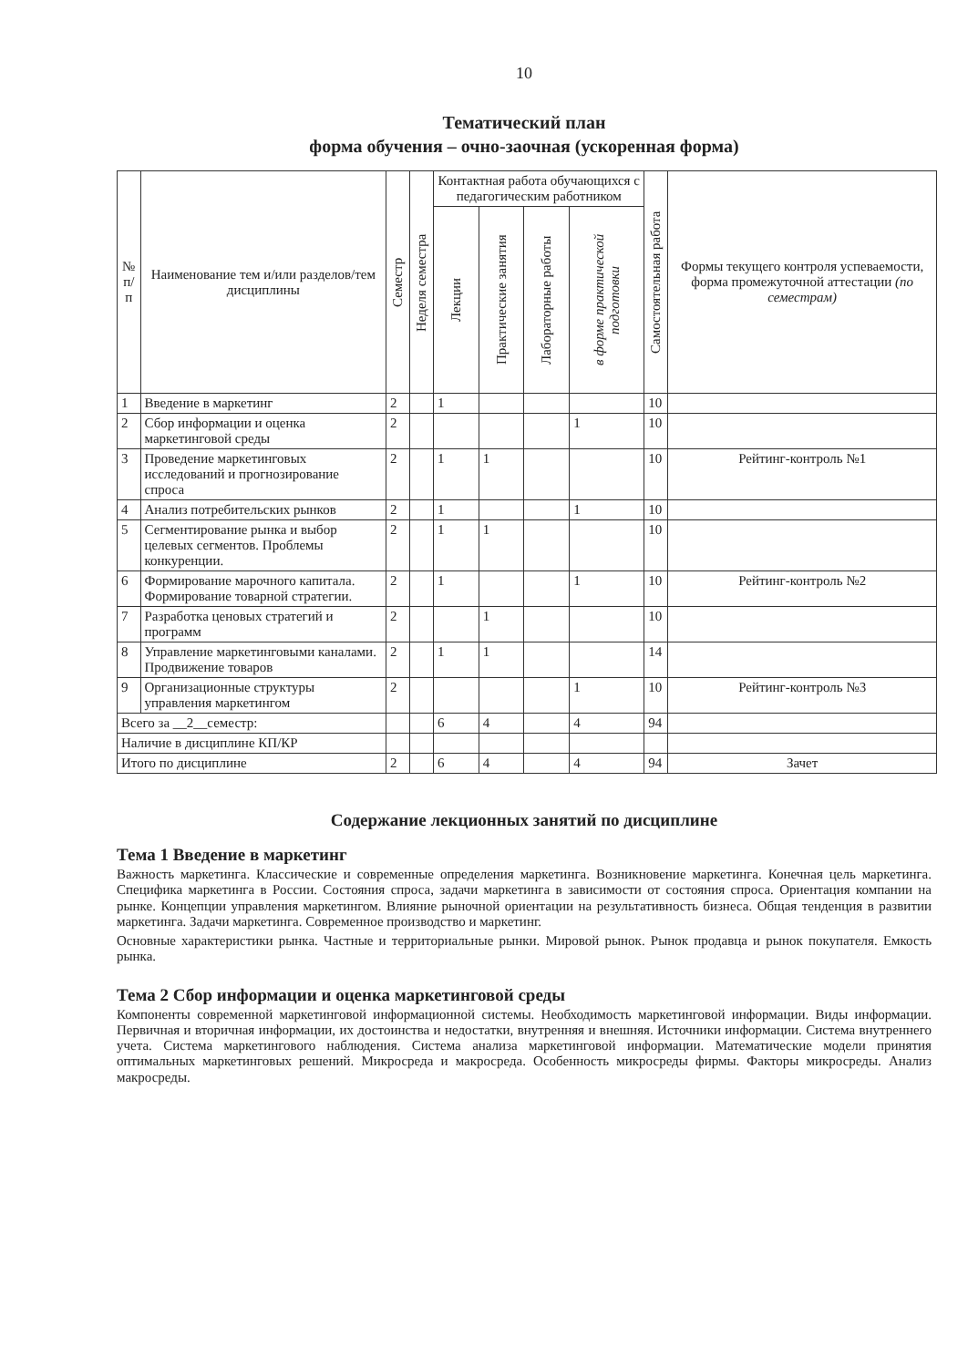10
Тематический план
форма обучения – очно-заочная (ускоренная форма)
| № п/п | Наименование тем и/или разделов/тем дисциплины | Семестр | Неделя семестра | Контактная работа обучающихся с педагогическим работником | | | | Самостоятельная работа | Формы текущего контроля успеваемости, форма промежуточной аттестации (по семестрам) |
| --- | --- | --- | --- | --- | --- | --- | --- | --- | --- |
| | | | | Лекции | Практические занятия | Лабораторные работы | в форме практической подготовки | | |
| 1 | Введение в маркетинг | 2 | | 1 | | | | 10 | |
| 2 | Сбор информации и оценка маркетинговой среды | 2 | | | | | 1 | 10 | |
| 3 | Проведение маркетинговых исследований и прогнозирование спроса | 2 | | 1 | 1 | | | 10 | Рейтинг-контроль №1 |
| 4 | Анализ потребительских рынков | 2 | | 1 | | | 1 | 10 | |
| 5 | Сегментирование рынка и выбор целевых сегментов. Проблемы конкуренции. | 2 | | 1 | 1 | | | 10 | |
| 6 | Формирование марочного капитала. Формирование товарной стратегии. | 2 | | 1 | | | 1 | 10 | Рейтинг-контроль №2 |
| 7 | Разработка ценовых стратегий и программ | 2 | | | 1 | | | 10 | |
| 8 | Управление маркетинговыми каналами. Продвижение товаров | 2 | | 1 | 1 | | | 14 | |
| 9 | Организационные структуры управления маркетингом | 2 | | | | | 1 | 10 | Рейтинг-контроль №3 |
| Всего за __2__семестр: | | | | 6 | 4 | | 4 | 94 | |
| Наличие в дисциплине КП/КР | | | | | | | | | |
| Итого по дисциплине | | 2 | | 6 | 4 | | 4 | 94 | Зачет |
Содержание лекционных занятий по дисциплине
Тема 1 Введение в маркетинг
Важность маркетинга. Классические и современные определения маркетинга. Возникновение маркетинга. Конечная цель маркетинга. Специфика маркетинга в России. Состояния спроса, задачи маркетинга в зависимости от состояния спроса. Ориентация компании на рынке. Концепции управления маркетингом. Влияние рыночной ориентации на результативность бизнеса. Общая тенденция в развитии маркетинга. Задачи маркетинга. Современное производство и маркетинг.
Основные характеристики рынка. Частные и территориальные рынки. Мировой рынок. Рынок продавца и рынок покупателя. Емкость рынка.
Тема 2 Сбор информации и оценка маркетинговой среды
Компоненты современной маркетинговой информационной системы. Необходимость маркетинговой информации. Виды информации. Первичная и вторичная информации, их достоинства и недостатки, внутренняя и внешняя. Источники информации. Система внутреннего учета. Система маркетингового наблюдения. Система анализа маркетинговой информации. Математические модели принятия оптимальных маркетинговых решений. Микросреда и макросреда. Особенность микросреды фирмы. Факторы микросреды. Анализ макросреды.